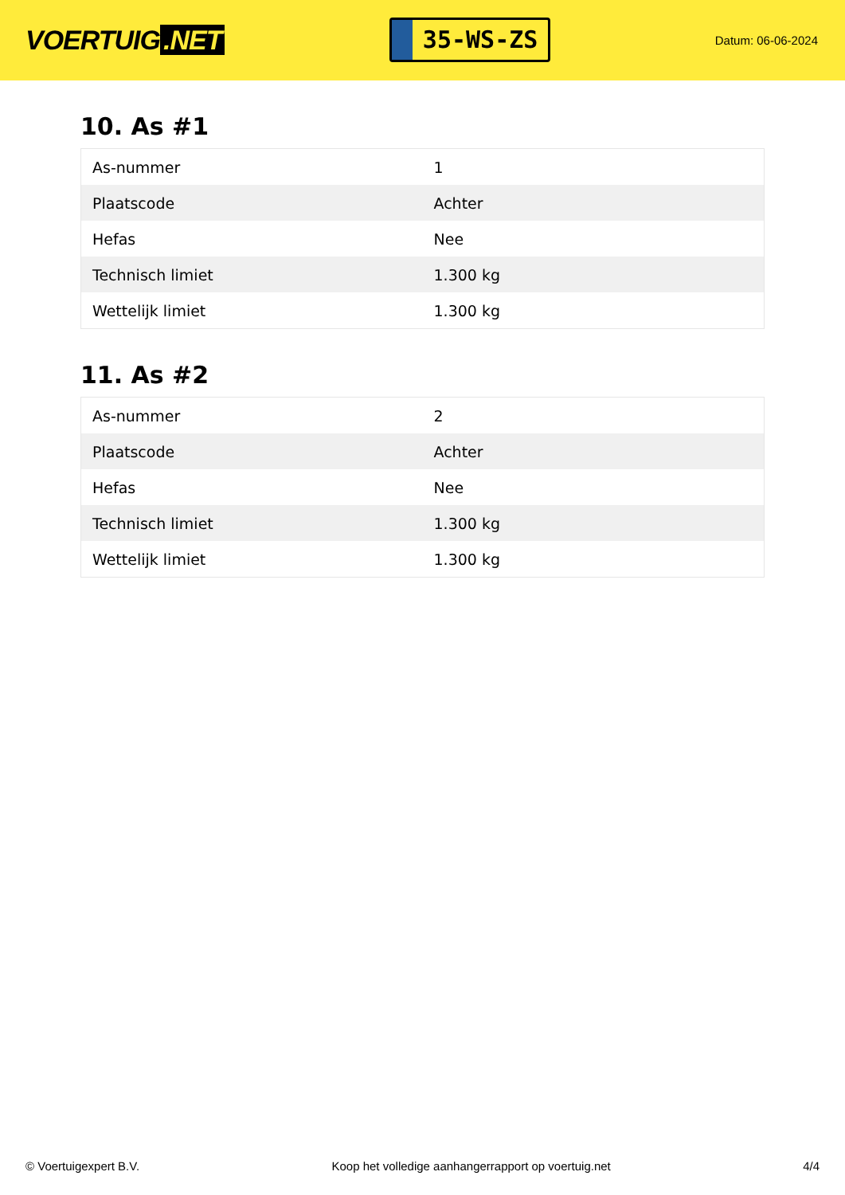VOERTUIG.NET
35-WS-ZS
Datum: 06-06-2024
10. As #1
| As-nummer | 1 |
| Plaatscode | Achter |
| Hefas | Nee |
| Technisch limiet | 1.300 kg |
| Wettelijk limiet | 1.300 kg |
11. As #2
| As-nummer | 2 |
| Plaatscode | Achter |
| Hefas | Nee |
| Technisch limiet | 1.300 kg |
| Wettelijk limiet | 1.300 kg |
© Voertuigexpert B.V. Koop het volledige aanhangerrapport op voertuig.net 4/4